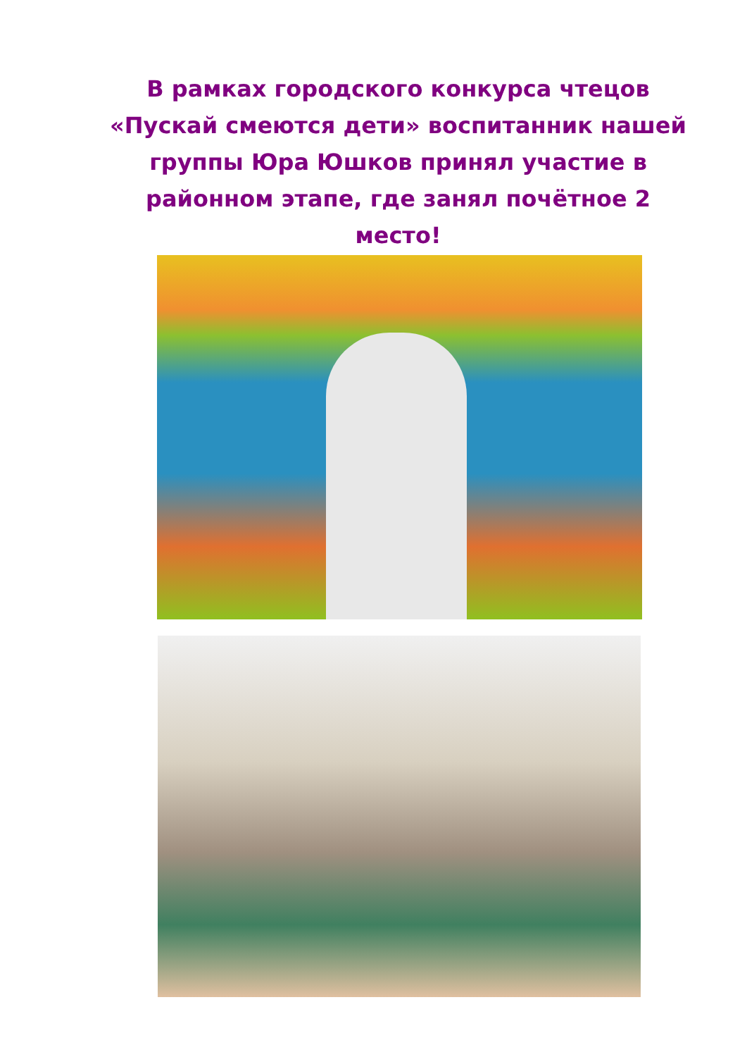В рамках городского конкурса чтецов «Пускай смеются дети» воспитанник нашей группы Юра Юшков принял участие в районном этапе, где занял почётное 2 место!